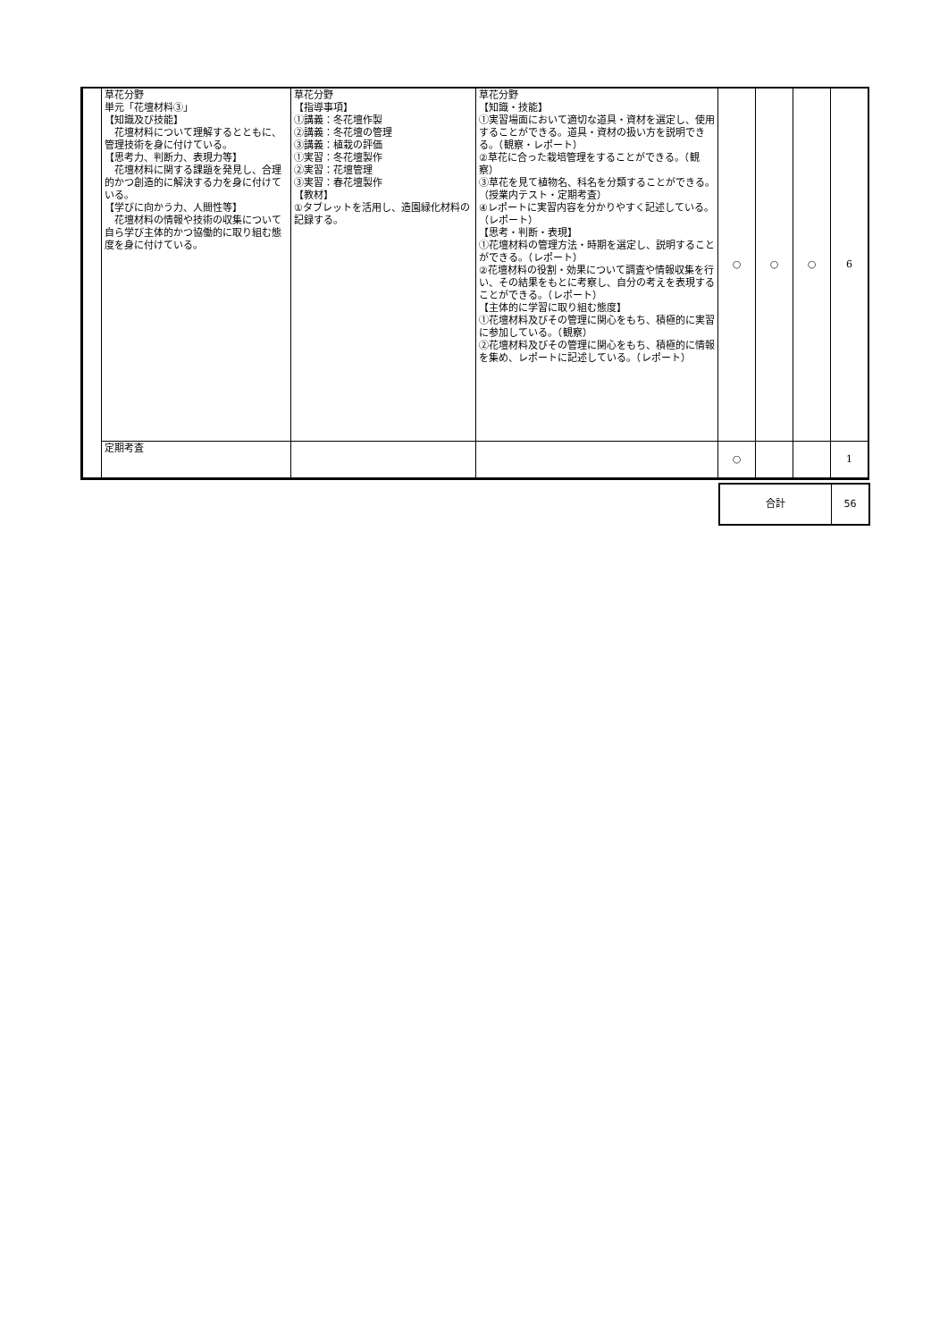| | 草花分野 単元「花壇材料③」 【知識及び技能】 花壇材料について理解するとともに、管理技術を身に付けている。 【思考力、判断力、表現力等】 花壇材料に関する課題を発見し、合理的かつ創造的に解決する力を身に付けている。 【学びに向かう力、人間性等】 花壇材料の情報や技術の収集について自ら学び主体的かつ協働的に取り組む態度を身に付けている。 | 草花分野 【指導事項】 ①講義：冬花壇作製 ②講義：冬花壇の管理 ③講義：植栽の評価 ①実習：冬花壇製作 ②実習：花壇管理 ③実習：春花壇製作 【教材】 ①タブレットを活用し、造園緑化材料の記録する。 | 草花分野 【知識・技能】 ①実習場面において適切な道具・資材を選定し、使用することができる。道具・資材の扱い方を説明できる。（観察・レポート） ②草花に合った栽培管理をすることができる。（観察） ③草花を見て植物名、科名を分類することができる。（授業内テスト・定期考査） ④レポートに実習内容を分かりやすく記述している。（レポート） 【思考・判断・表現】 ①花壇材料の管理方法・時期を選定し、説明することができる。（レポート） ②花壇材料の役割・効果について調査や情報収集を行い、その結果をもとに考察し、自分の考えを表現することができる。（レポート） 【主体的に学習に取り組む態度】 ①花壇材料及びその管理に関心をもち、積極的に実習に参加している。（観察） ②花壇材料及びその管理に関心をもち、積極的に情報を集め、レポートに記述している。（レポート） | ○ | ○ | ○ | 6 |
| | 定期考査 | | | ○ | | | 1 |
| 合計 | 56 |